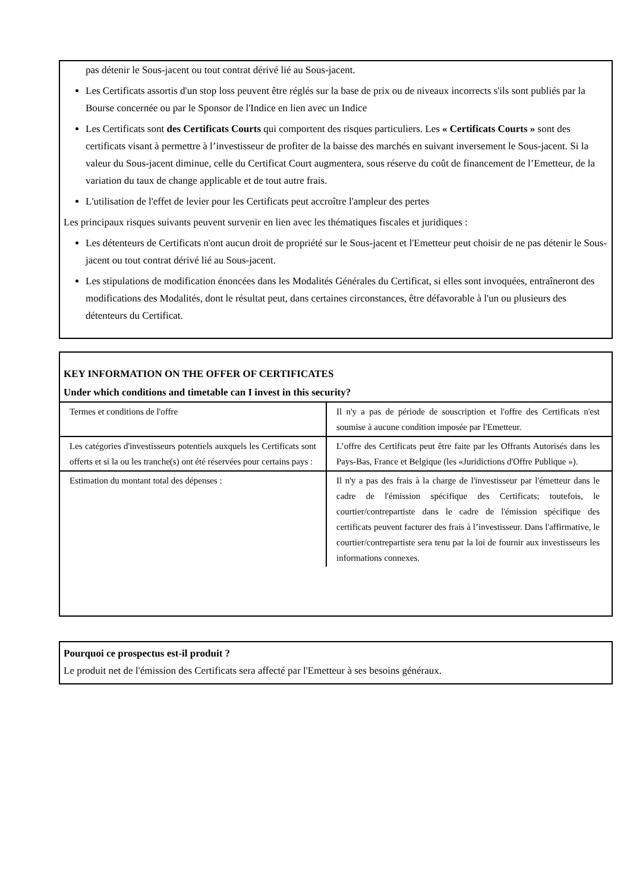pas détenir le Sous-jacent ou tout contrat dérivé lié au Sous-jacent.
Les Certificats assortis d'un stop loss peuvent être réglés sur la base de prix ou de niveaux incorrects s'ils sont publiés par la Bourse concernée ou par le Sponsor de l'Indice en lien avec un Indice
Les Certificats sont des Certificats Courts qui comportent des risques particuliers. Les « Certificats Courts » sont des certificats visant à permettre à l’investisseur de profiter de la baisse des marchés en suivant inversement le Sous-jacent. Si la valeur du Sous-jacent diminue, celle du Certificat Court augmentera, sous réserve du coût de financement de l’Emetteur, de la variation du taux de change applicable et de tout autre frais.
L'utilisation de l'effet de levier pour les Certificats peut accroître l'ampleur des pertes
Les principaux risques suivants peuvent survenir en lien avec les thématiques fiscales et juridiques :
Les détenteurs de Certificats n'ont aucun droit de propriété sur le Sous-jacent et l'Emetteur peut choisir de ne pas détenir le Sous-jacent ou tout contrat dérivé lié au Sous-jacent.
Les stipulations de modification énoncées dans les Modalités Générales du Certificat, si elles sont invoquées, entraîneront des modifications des Modalités, dont le résultat peut, dans certaines circonstances, être défavorable à l'un ou plusieurs des détenteurs du Certificat.
KEY INFORMATION ON THE OFFER OF CERTIFICATES
Under which conditions and timetable can I invest in this security?
| Termes et conditions de l'offre | Il n'y a pas de période de souscription et l'offre des Certificats n'est soumise à aucune condition imposée par l'Emetteur. |
| Les catégories d'investisseurs potentiels auxquels les Certificats sont offerts et si la ou les tranche(s) ont été réservées pour certains pays : | L’offre des Certificats peut être faite par les Offrants Autorisés dans les Pays-Bas, France et Belgique (les «Juridictions d'Offre Publique »). |
| Estimation du montant total des dépenses : | Il n'y a pas des frais à la charge de l'investisseur par l'émetteur dans le cadre de l'émission spécifique des Certificats; toutefois, le courtier/contrepartiste dans le cadre de l'émission spécifique des certificats peuvent facturer des frais à l’investisseur. Dans l'affirmative, le courtier/contrepartiste sera tenu par la loi de fournir aux investisseurs les informations connexes. |
Pourquoi ce prospectus est-il produit ?
Le produit net de l'émission des Certificats sera affecté par l'Emetteur à ses besoins généraux.